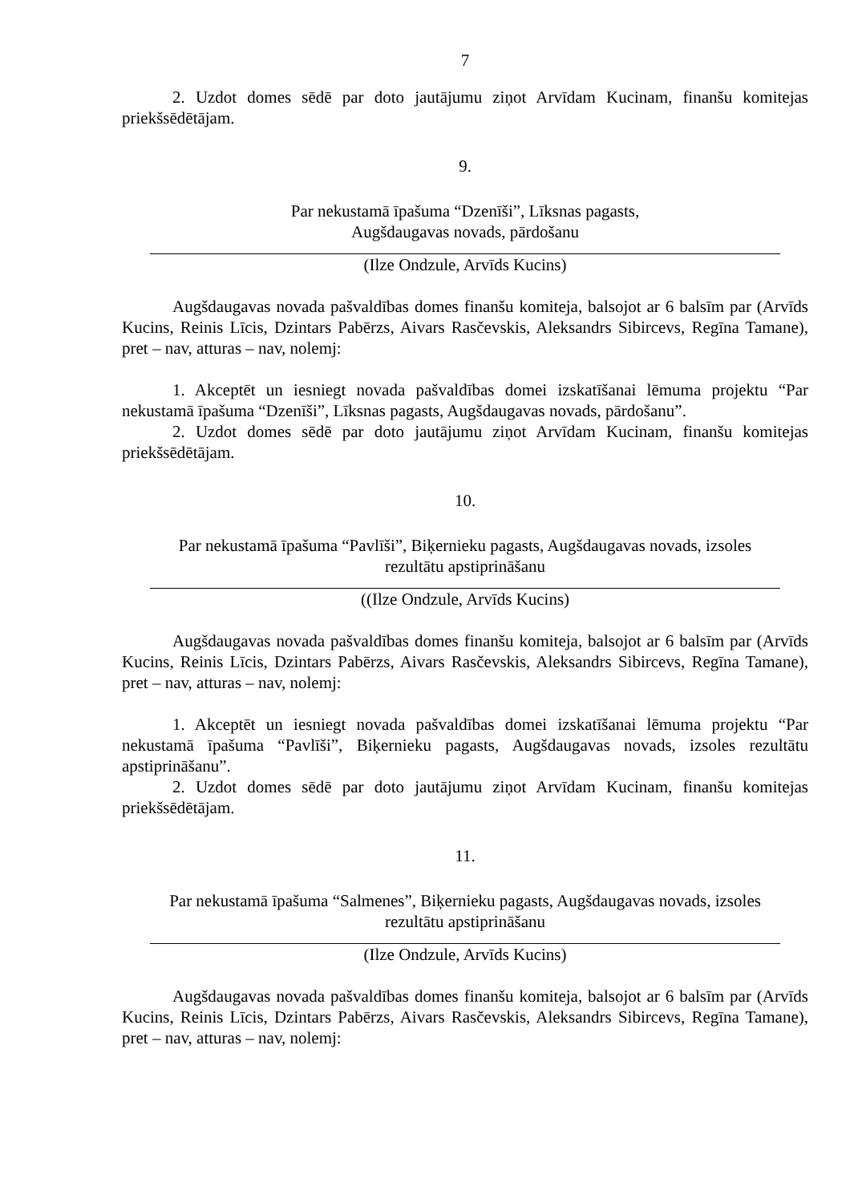7
2. Uzdot domes sēdē par doto jautājumu ziņot Arvīdam Kucinam, finanšu komitejas priekšsēdētājam.
9.
Par nekustamā īpašuma “Dzenīši”, Līksnas pagasts,
Augšdaugavas novads, pārdošanu
(Ilze Ondzule, Arvīds Kucins)
Augšdaugavas novada pašvaldības domes finanšu komiteja, balsojot ar 6 balsīm par (Arvīds Kucins, Reinis Līcis, Dzintars Pabērzs, Aivars Rasčevskis, Aleksandrs Sibircevs, Regīna Tamane), pret – nav, atturas – nav, nolemj:
1. Akceptēt un iesniegt novada pašvaldības domei izskatīšanai lēmuma projektu “Par nekustamā īpašuma “Dzenīši”, Līksnas pagasts, Augšdaugavas novads, pārdošanu”.
2. Uzdot domes sēdē par doto jautājumu ziņot Arvīdam Kucinam, finanšu komitejas priekšsēdētājam.
10.
Par nekustamā īpašuma “Pavlīši”, Biķernieku pagasts, Augšdaugavas novads, izsoles
rezultātu apstiprināšanu
((Ilze Ondzule, Arvīds Kucins)
Augšdaugavas novada pašvaldības domes finanšu komiteja, balsojot ar 6 balsīm par (Arvīds Kucins, Reinis Līcis, Dzintars Pabērzs, Aivars Rasčevskis, Aleksandrs Sibircevs, Regīna Tamane), pret – nav, atturas – nav, nolemj:
1. Akceptēt un iesniegt novada pašvaldības domei izskatīšanai lēmuma projektu “Par nekustamā īpašuma “Pavlīši”, Biķernieku pagasts, Augšdaugavas novads, izsoles rezultātu apstiprināšanu”.
2. Uzdot domes sēdē par doto jautājumu ziņot Arvīdam Kucinam, finanšu komitejas priekšsēdētājam.
11.
Par nekustamā īpašuma “Salmenes”, Biķernieku pagasts, Augšdaugavas novads, izsoles
rezultātu apstiprināšanu
(Ilze Ondzule, Arvīds Kucins)
Augšdaugavas novada pašvaldības domes finanšu komiteja, balsojot ar 6 balsīm par (Arvīds Kucins, Reinis Līcis, Dzintars Pabērzs, Aivars Rasčevskis, Aleksandrs Sibircevs, Regīna Tamane), pret – nav, atturas – nav, nolemj: